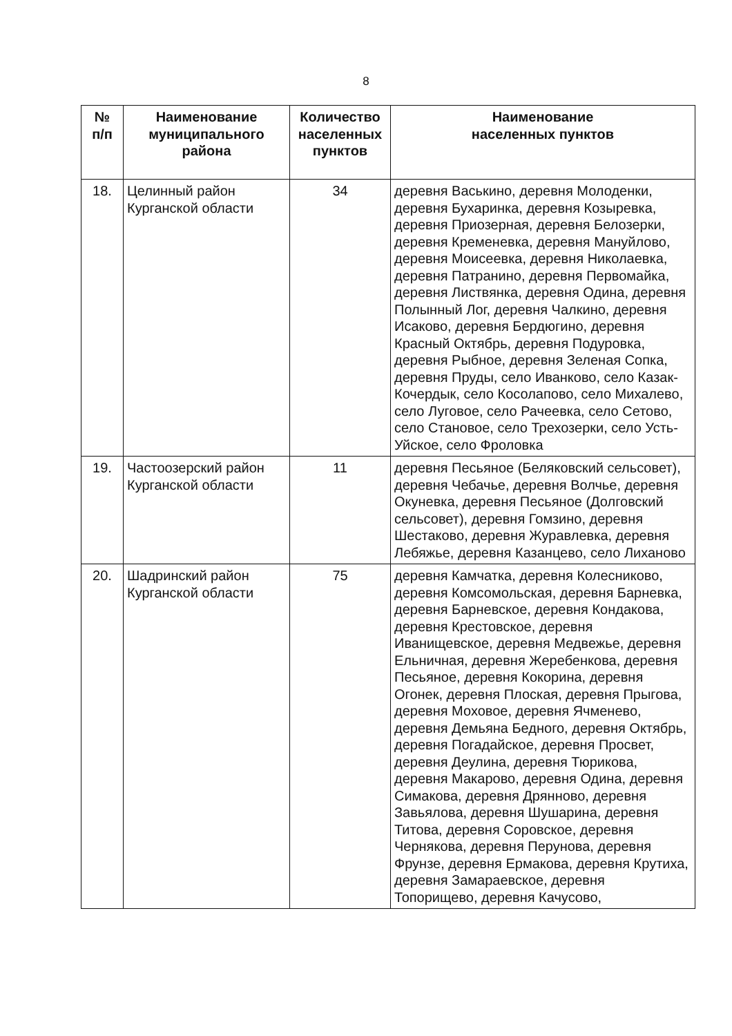8
| № п/п | Наименование муниципального района | Количество населенных пунктов | Наименование населенных пунктов |
| --- | --- | --- | --- |
| 18. | Целинный район Курганской области | 34 | деревня Васькино, деревня Молоденки, деревня Бухаринка, деревня Козыревка, деревня Приозерная, деревня Белозерки, деревня Кременевка, деревня Мануйлово, деревня Моисеевка, деревня Николаевка, деревня Патранино, деревня Первомайка, деревня Листвянка, деревня Одина, деревня Полынный Лог, деревня Чалкино, деревня Исаково, деревня Бердюгино, деревня Красный Октябрь, деревня Подуровка, деревня Рыбное, деревня Зеленая Сопка, деревня Пруды, село Иванково, село Казак-Кочердык, село Косолапово, село Михалево, село Луговое, село Рачеевка, село Сетово, село Становое, село Трехозерки, село Усть-Уйское, село Фроловка |
| 19. | Частоозерский район Курганской области | 11 | деревня Песьяное (Беляковский сельсовет), деревня Чебачье, деревня Волчье, деревня Окуневка, деревня Песьяное (Долговский сельсовет), деревня Гомзино, деревня Шестаково, деревня Журавлевка, деревня Лебяжье, деревня Казанцево, село Лиханово |
| 20. | Шадринский район Курганской области | 75 | деревня Камчатка, деревня Колесниково, деревня Комсомольская, деревня Барневка, деревня Барневское, деревня Кондакова, деревня Крестовское, деревня Иванищевское, деревня Медвежье, деревня Ельничная, деревня Жеребенкова, деревня Песьяное, деревня Кокорина, деревня Огонек, деревня Плоская, деревня Прыгова, деревня Моховое, деревня Ячменево, деревня Демьяна Бедного, деревня Октябрь, деревня Погадайское, деревня Просвет, деревня Деулина, деревня Тюрикова, деревня Макарово, деревня Одина, деревня Симакова, деревня Дрянново, деревня Завьялова, деревня Шушарина, деревня Титова, деревня Соровское, деревня Чернякова, деревня Перунова, деревня Фрунзе, деревня Ермакова, деревня Крутиха, деревня Замараевское, деревня Топорищево, деревня Качусово, |